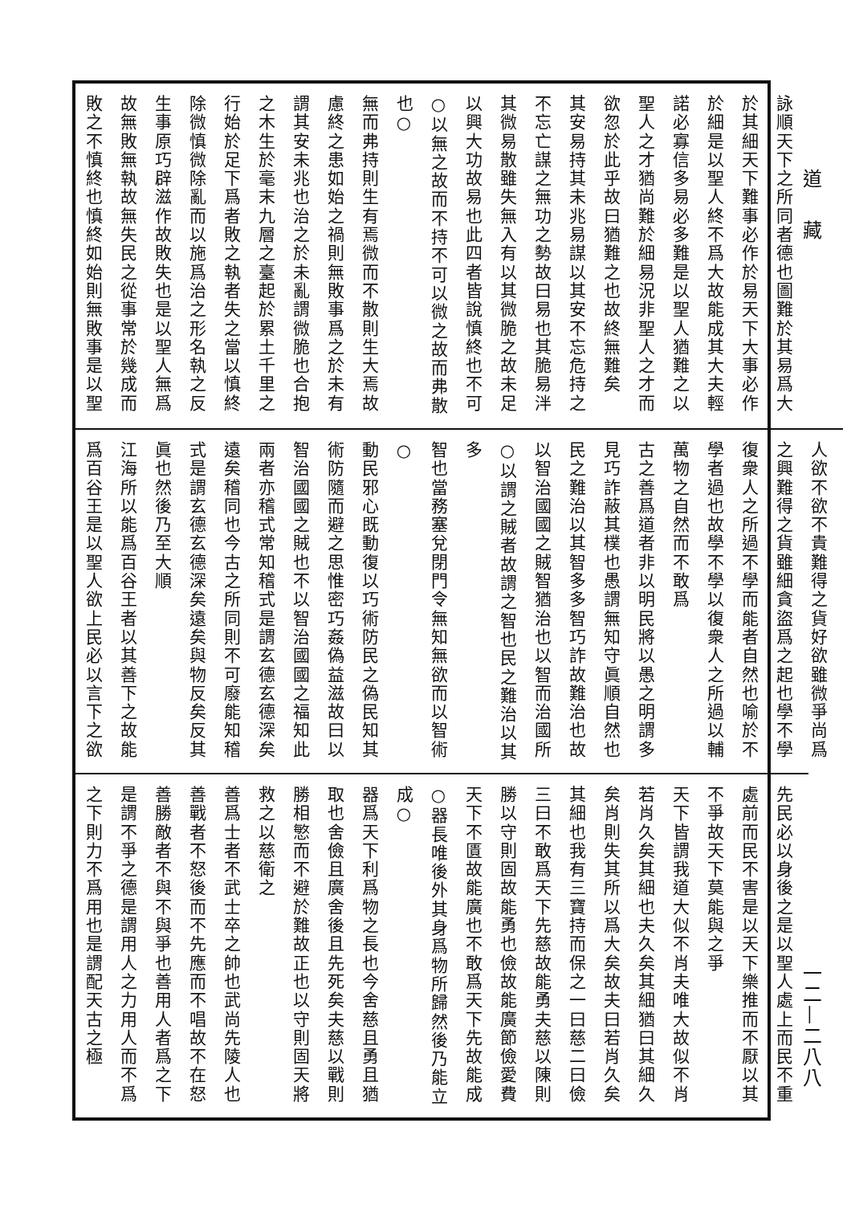道藏
一二—二八八
詠順天下之所同者德也圖難於其易爲大
於其細天下難事必作於易天下大事必作
於細是以聖人終不爲大故能成其大夫輕
諾必寡信多易必多難是以聖人猶難之以
聖人之才猶尚難於細易況非聖人之才而
欲忽於此乎故曰猶難之也故終無難矣
其安易持其未兆易謀以其安不忘危持之
不忘亡謀之無功之勢故曰易也其脆易泮
其微易散雖失無入有以其微脆之故未足
以興大功故易也此四者皆說慎終也不可
○以無之故而不持不可以微之故而弗散也○
無而弗持則生有焉微而不散則生大焉故
慮終之患如始之禍則無敗事爲之於未有
謂其安未兆也治之於未亂謂微脆也合抱
之木生於毫末九層之臺起於累土千里之
行始於足下爲者敗之執者失之當以慎終
除微慎微除亂而以施爲治之形名執之反
生事原巧辟滋作故敗失也是以聖人無爲
故無敗無執故無失民之從事常於幾成而
敗之不慎終也慎終如始則無敗事是以聖
人欲不欲不貴難得之貨好欲雖微爭尚爲
之興難得之貨雖細貪盜爲之起也學不學
復衆人之所過不學而能者自然也喻於不
學者過也故學不學以復衆人之所過以輔
萬物之自然而不敢爲
古之善爲道者非以明民將以愚之明謂多
見巧詐蔽其樸也愚謂無知守眞順自然也
民之難治以其智多多智巧詐故難治也故
以智治國國之賊智猶治也以智而治國所
○以謂之賊者故謂之智也民之難治以其多
智也當務塞兌閉門令無知無欲而以智術○
動民邪心既動復以巧術防民之偽民知其
術防隨而避之思惟密巧姦偽益滋故曰以
智治國國之賊也不以智治國國之福知此
兩者亦稽式常知稽式是謂玄德玄德深矣
遠矣稽同也今古之所同則不可廢能知稽
式是謂玄德玄德深矣遠矣與物反矣反其
眞也然後乃至大順
江海所以能爲百谷王者以其善下之故能
爲百谷王是以聖人欲上民必以言下之欲
先民必以身後之是以聖人處上而民不重
處前而民不害是以天下樂推而不厭以其
不爭故天下莫能與之爭
天下皆謂我道大似不肖夫唯大故似不肖
若肖久矣其細也夫久矣其細猶曰其細久
矣肖則失其所以爲大矣故夫曰若肖久矣
其細也我有三寶持而保之一曰慈二曰儉
三曰不敢爲天下先慈故能勇夫慈以陳則
勝以守則固故能勇也儉故能廣節儉愛費
天下不匱故能廣也不敢爲天下先故能成
○器長唯後外其身爲物所歸然後乃能立成○
器爲天下利爲物之長也今舍慈且勇且猶
取也舍儉且廣舍後且先死矣夫慈以戰則
勝相慜而不避於難故正也以守則固天將
救之以慈衛之
善爲士者不武士卒之帥也武尚先陵人也
善戰者不怒後而不先應而不唱故不在怒
善勝敵者不與不與爭也善用人者爲之下
是謂不爭之德是謂用人之力用人而不爲
之下則力不爲用也是謂配天古之極